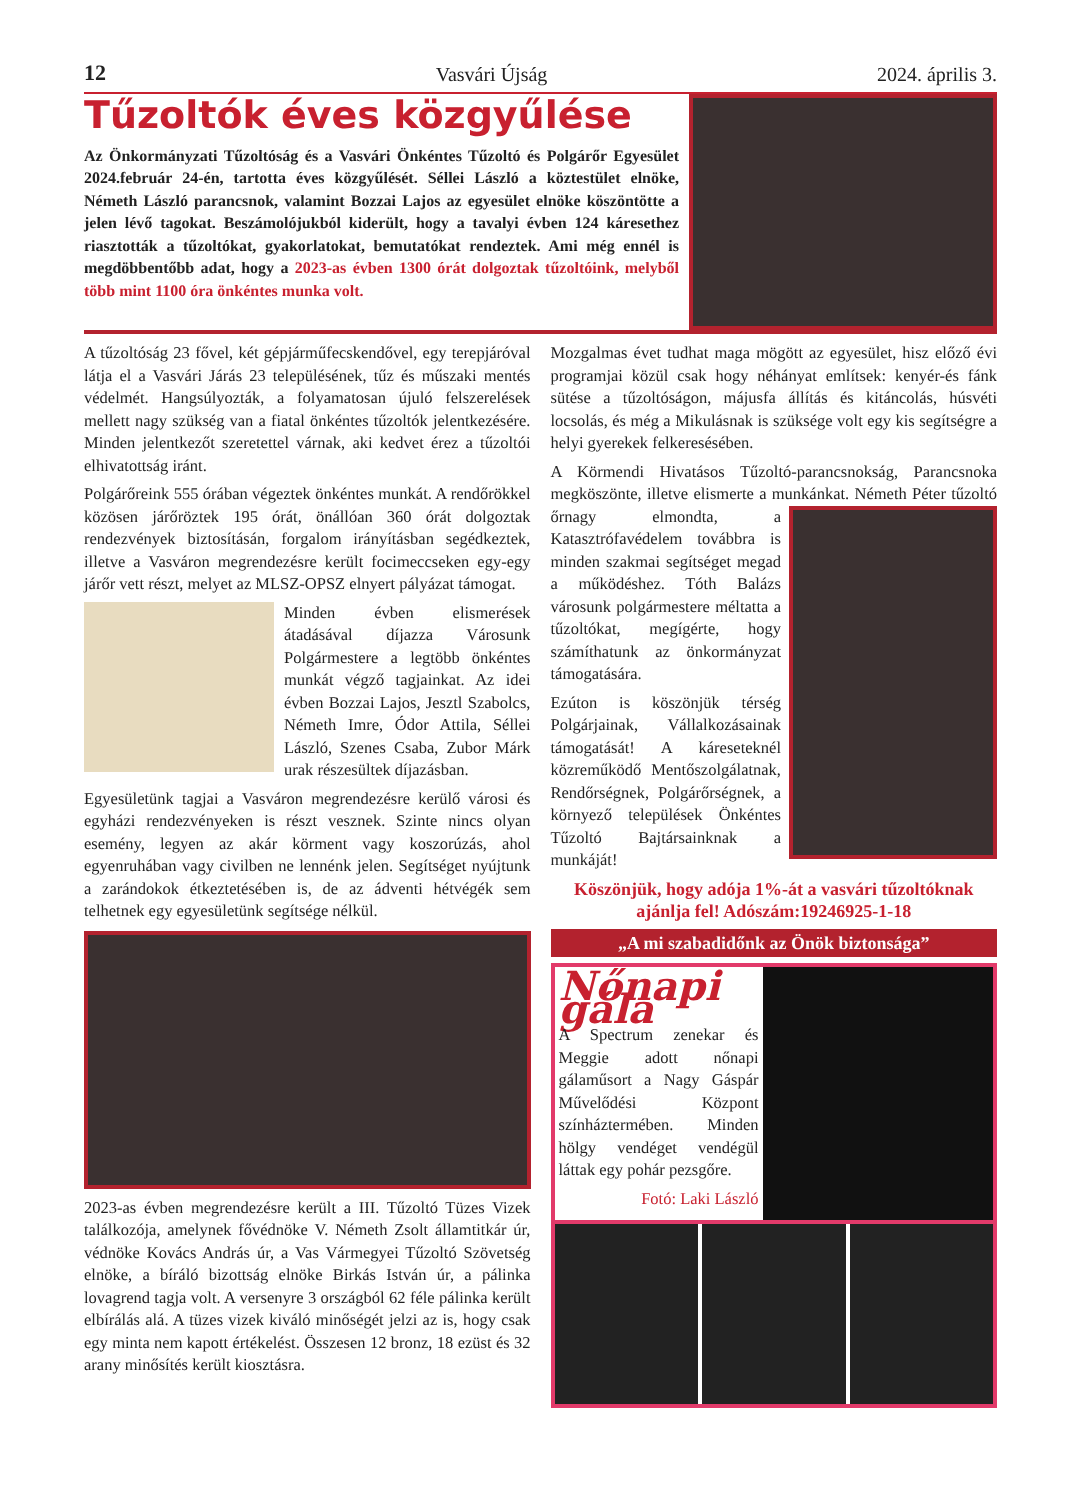12 Vasvári Újság 2024. április 3.
Tűzoltók éves közgyűlése
Az Önkormányzati Tűzoltóság és a Vasvári Önkéntes Tűzoltó és Polgárőr Egyesület 2024.február 24-én, tartotta éves közgyűlését. Séllei László a köztestület elnöke, Németh László parancsnok, valamint Bozzai Lajos az egyesület elnöke köszöntötte a jelen lévő tagokat. Beszámolójukból kiderült, hogy a tavalyi évben 124 káresethez riasztották a tűzoltókat, gyakorlatokat, bemutatókat rendeztek. Ami még ennél is megdöbbentőbb adat, hogy a 2023-as évben 1300 órát dolgoztak tűzoltóink, melyből több mint 1100 óra önkéntes munka volt.
A tűzoltóság 23 fővel, két gépjárműfecskendővel, egy terepjáróval látja el a Vasvári Járás 23 településének, tűz és műszaki mentés védelmét. Hangsúlyozták, a folyamatosan újuló felszerelések mellett nagy szükség van a fiatal önkéntes tűzoltók jelentkezésére. Minden jelentkezőt szeretettel várnak, aki kedvet érez a tűzoltói elhivatottság iránt.
Polgárőreink 555 órában végeztek önkéntes munkát. A rendőrökkel közösen járőröztek 195 órát, önállóan 360 órát dolgoztak rendezvények biztosításán, forgalom irányításban segédkeztek, illetve a Vasváron megrendezésre került focimeccseken egy-egy járőr vett részt, melyet az MLSZ-OPSZ elnyert pályázat támogat.
Minden évben elismerések átadásával díjazza Városunk Polgármestere a legtöbb önkéntes munkát végző tagjainkat. Az idei évben Bozzai Lajos, Jesztl Szabolcs, Németh Imre, Ódor Attila, Séllei László, Szenes Csaba, Zubor Márk urak részesültek díjazásban.
Egyesületünk tagjai a Vasváron megrendezésre kerülő városi és egyházi rendezvényeken is részt vesznek. Szinte nincs olyan esemény, legyen az akár körment vagy koszorúzás, ahol egyenruhában vagy civilben ne lennénk jelen. Segítséget nyújtunk a zarándokok étkeztetésében is, de az ádventi hétvégék sem telhetnek egy egyesületünk segítsége nélkül.
2023-as évben megrendezésre került a III. Tűzoltó Tüzes Vizek találkozója, amelynek fővédnöke V. Németh Zsolt államtitkár úr, védnöke Kovács András úr, a Vas Vármegyei Tűzoltó Szövetség elnöke, a bíráló bizottság elnöke Birkás István úr, a pálinka lovagrend tagja volt. A versenyre 3 országból 62 féle pálinka került elbírálás alá. A tüzes vizek kiváló minőségét jelzi az is, hogy csak egy minta nem kapott értékelést. Összesen 12 bronz, 18 ezüst és 32 arany minősítés került kiosztásra.
Mozgalmas évet tudhat maga mögött az egyesület, hisz előző évi programjai közül csak hogy néhányat említsek: kenyér-és fánk sütése a tűzoltóságon, májusfa állítás és kitáncolás, húsvéti locsolás, és még a Mikulásnak is szüksége volt egy kis segítségre a helyi gyerekek felkeresésében.
A Körmendi Hivatásos Tűzoltó-parancsnokság, Parancsnoka megköszönte, illetve elismerte a munkánkat. Németh Péter tűzoltó őrnagy elmondta, a Katasztrófavédelem továbbra is minden szakmai segítséget megad a működéshez. Tóth Balázs városunk polgármestere méltatta a tűzoltókat, megígérte, hogy számíthatunk az önkormányzat támogatására.
Ezúton is köszönjük térség Polgárjainak, Vállalkozásainak támogatását! A káreseteknél közreműködő Mentőszolgálatnak, Rendőrségnek, Polgárőrségnek, a környező települések Önkéntes Tűzoltó Bajtársainknak a munkáját!
Köszönjük, hogy adója 1%-át a vasvári tűzoltóknak ajánlja fel! Adószám:19246925-1-18
„A mi szabadidőnk az Önök biztonsága”
Nőnapi gála
A Spectrum zenekar és Meggie adott nőnapi gálaműsort a Nagy Gáspár Művelődési Központ színháztermében. Minden hölgy vendéget vendégül láttak egy pohár pezsgőre.
Fotó: Laki László